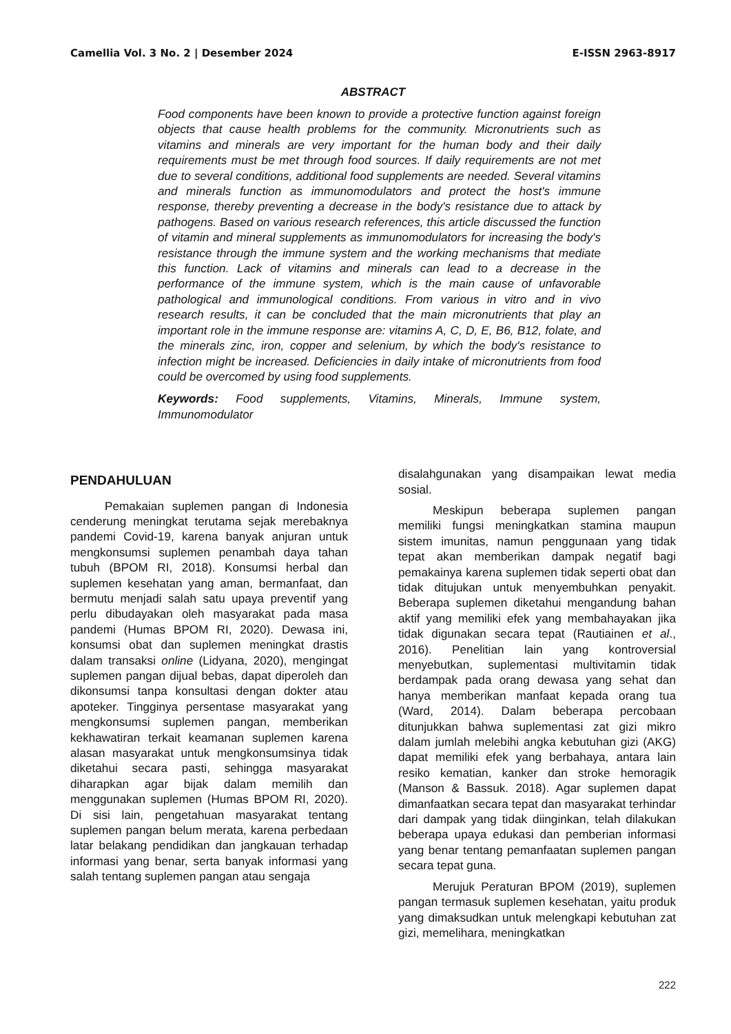Camellia Vol. 3 No. 2 | Desember 2024 E-ISSN 2963-8917
ABSTRACT
Food components have been known to provide a protective function against foreign objects that cause health problems for the community. Micronutrients such as vitamins and minerals are very important for the human body and their daily requirements must be met through food sources. If daily requirements are not met due to several conditions, additional food supplements are needed. Several vitamins and minerals function as immunomodulators and protect the host's immune response, thereby preventing a decrease in the body's resistance due to attack by pathogens. Based on various research references, this article discussed the function of vitamin and mineral supplements as immunomodulators for increasing the body's resistance through the immune system and the working mechanisms that mediate this function. Lack of vitamins and minerals can lead to a decrease in the performance of the immune system, which is the main cause of unfavorable pathological and immunological conditions. From various in vitro and in vivo research results, it can be concluded that the main micronutrients that play an important role in the immune response are: vitamins A, C, D, E, B6, B12, folate, and the minerals zinc, iron, copper and selenium, by which the body's resistance to infection might be increased. Deficiencies in daily intake of micronutrients from food could be overcomed by using food supplements.
Keywords: Food supplements, Vitamins, Minerals, Immune system, Immunomodulator
PENDAHULUAN
Pemakaian suplemen pangan di Indonesia cenderung meningkat terutama sejak merebaknya pandemi Covid-19, karena banyak anjuran untuk mengkonsumsi suplemen penambah daya tahan tubuh (BPOM RI, 2018). Konsumsi herbal dan suplemen kesehatan yang aman, bermanfaat, dan bermutu menjadi salah satu upaya preventif yang perlu dibudayakan oleh masyarakat pada masa pandemi (Humas BPOM RI, 2020). Dewasa ini, konsumsi obat dan suplemen meningkat drastis dalam transaksi online (Lidyana, 2020), mengingat suplemen pangan dijual bebas, dapat diperoleh dan dikonsumsi tanpa konsultasi dengan dokter atau apoteker. Tingginya persentase masyarakat yang mengkonsumsi suplemen pangan, memberikan kekhawatiran terkait keamanan suplemen karena alasan masyarakat untuk mengkonsumsinya tidak diketahui secara pasti, sehingga masyarakat diharapkan agar bijak dalam memilih dan menggunakan suplemen (Humas BPOM RI, 2020). Di sisi lain, pengetahuan masyarakat tentang suplemen pangan belum merata, karena perbedaan latar belakang pendidikan dan jangkauan terhadap informasi yang benar, serta banyak informasi yang salah tentang suplemen pangan atau sengaja
disalahgunakan yang disampaikan lewat media sosial.
Meskipun beberapa suplemen pangan memiliki fungsi meningkatkan stamina maupun sistem imunitas, namun penggunaan yang tidak tepat akan memberikan dampak negatif bagi pemakainya karena suplemen tidak seperti obat dan tidak ditujukan untuk menyembuhkan penyakit. Beberapa suplemen diketahui mengandung bahan aktif yang memiliki efek yang membahayakan jika tidak digunakan secara tepat (Rautiainen et al., 2016). Penelitian lain yang kontroversial menyebutkan, suplementasi multivitamin tidak berdampak pada orang dewasa yang sehat dan hanya memberikan manfaat kepada orang tua (Ward, 2014). Dalam beberapa percobaan ditunjukkan bahwa suplementasi zat gizi mikro dalam jumlah melebihi angka kebutuhan gizi (AKG) dapat memiliki efek yang berbahaya, antara lain resiko kematian, kanker dan stroke hemoragik (Manson & Bassuk. 2018). Agar suplemen dapat dimanfaatkan secara tepat dan masyarakat terhindar dari dampak yang tidak diinginkan, telah dilakukan beberapa upaya edukasi dan pemberian informasi yang benar tentang pemanfaatan suplemen pangan secara tepat guna.
Merujuk Peraturan BPOM (2019), suplemen pangan termasuk suplemen kesehatan, yaitu produk yang dimaksudkan untuk melengkapi kebutuhan zat gizi, memelihara, meningkatkan
222